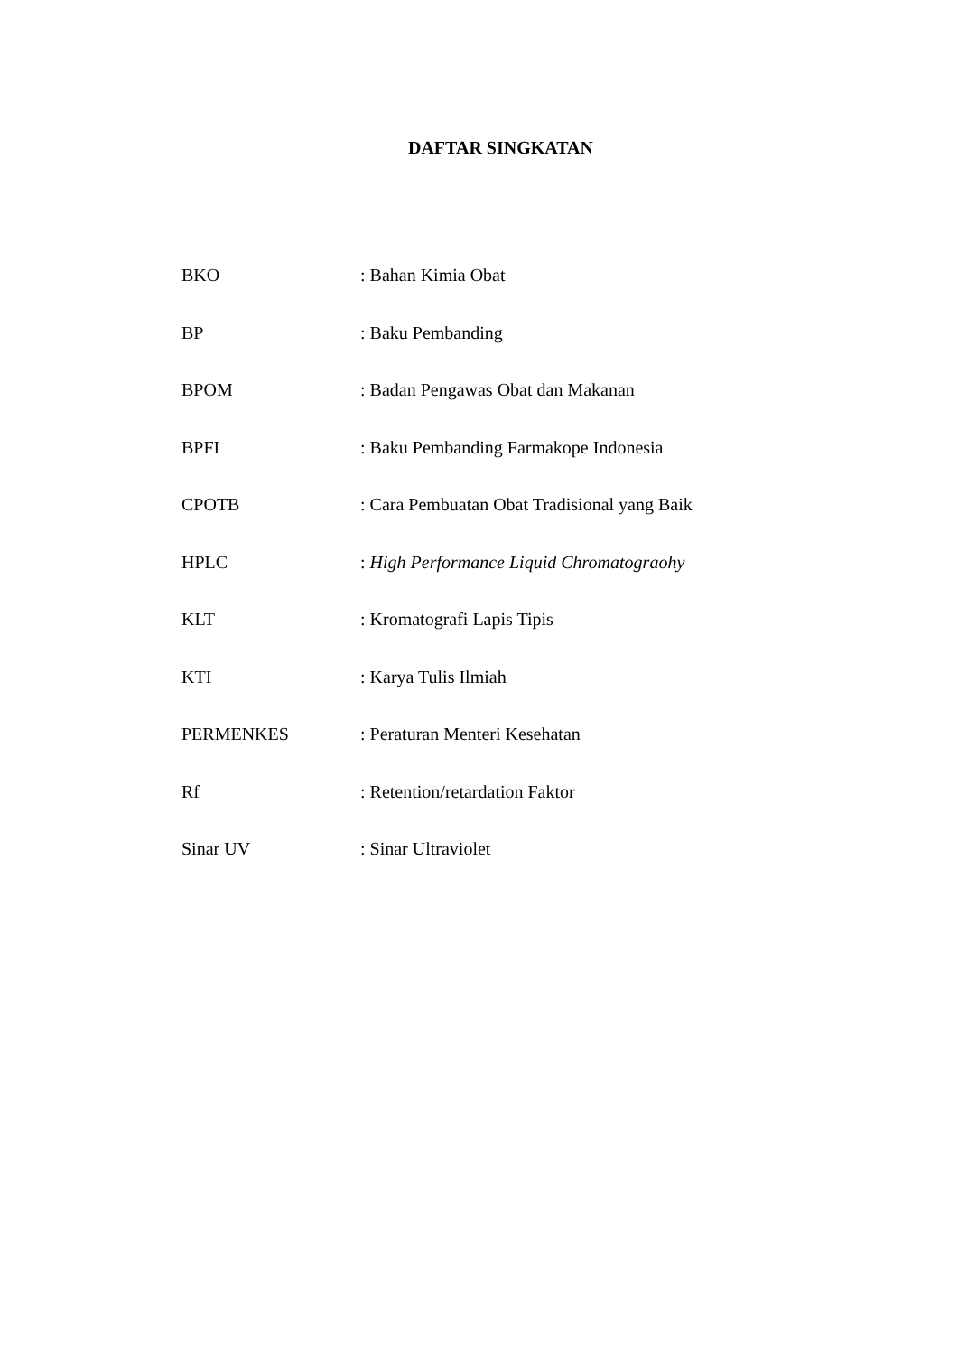DAFTAR SINGKATAN
| BKO | : Bahan Kimia Obat |
| BP | : Baku Pembanding |
| BPOM | : Badan Pengawas Obat dan Makanan |
| BPFI | : Baku Pembanding Farmakope Indonesia |
| CPOTB | : Cara Pembuatan Obat Tradisional yang Baik |
| HPLC | : High Performance Liquid Chromatograohy |
| KLT | : Kromatografi Lapis Tipis |
| KTI | : Karya Tulis Ilmiah |
| PERMENKES | : Peraturan Menteri Kesehatan |
| Rf | : Retention/retardation Faktor |
| Sinar UV | : Sinar Ultraviolet |